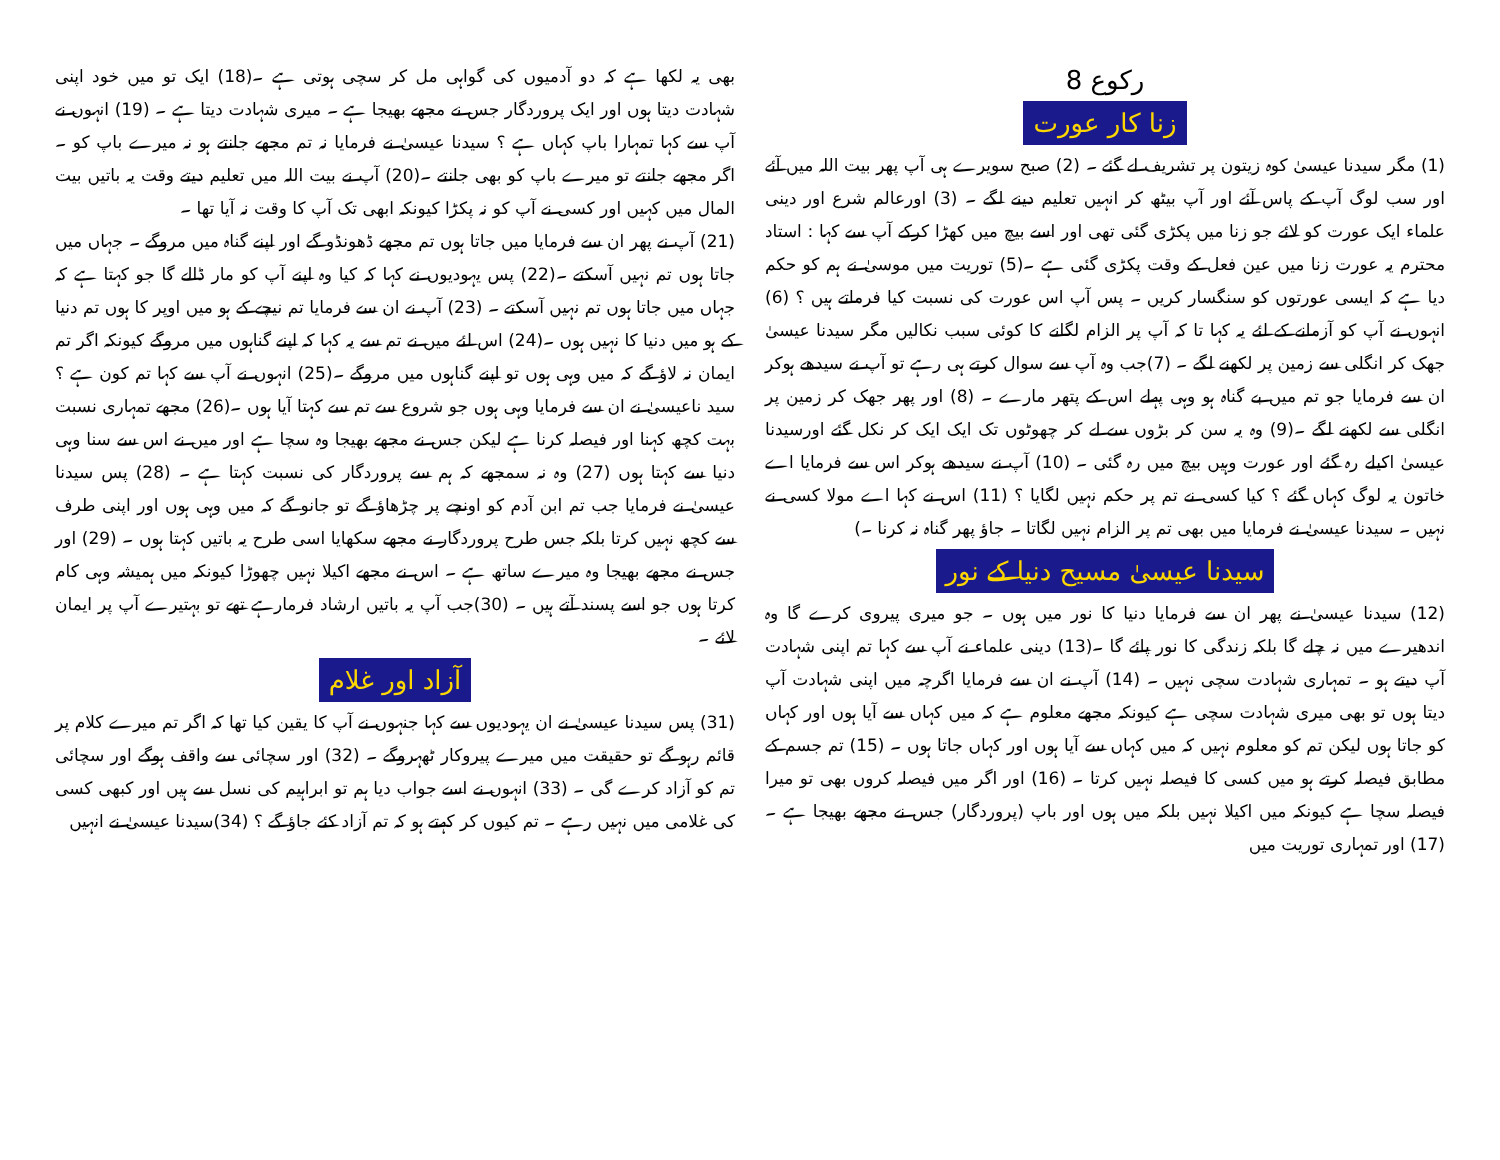رکوع 8
زنا کار عورت
(1) مگر سیدنا عیسیٰ کوہ زیتون پر تشریف لے گئے ۔ (2) صبح سویرے ہی آپ پھر بیت اللہ میں آئے اور سب لوگ آپ کے پاس آئے اور آپ بیٹھ کر انہیں تعلیم دینے لگے ۔ (3) اورعالم شرع اور دینی علماء ایک عورت کو لائے جو زنا میں پکڑی گئی تھی اور اسے بیچ میں کھڑا کرکے آپ سے کہا : استاد محترم یہ عورت زنا میں عین فعل کے وقت پکڑی گئی ہے ۔(5) توریت میں موسیٰ نے ہم کو حکم دیا ہے کہ ایسی عورتوں کو سنگسار کریں ۔ پس آپ اس عورت کی نسبت کیا فرماتے ہیں ؟ (6) انہوں نے آپ کو آزمانے کے لئے یہ کہا تا کہ آپ پر الزام لگانے کا کوئی سبب نکالیں مگر سیدنا عیسیٰ جھک کر انگلی سے زمین پر لکھنے لگے ۔ (7)جب وہ آپ سے سوال کرتے ہی رہے تو آپ نے سیدھے ہوکر ان سے فرمایا جو تم میں بے گناہ ہو وہی پہلے اس کے پتھر مارے ۔ (8) اور پھر جھک کر زمین پر انگلی سے لکھنے لگے ۔(9) وہ یہ سن کر بڑوں سے لے کر چھوٹوں تک ایک ایک کر نکل گئے اورسیدنا عیسیٰ اکیلے رہ گئے اور عورت وہیں بیچ میں رہ گئی ۔ (10) آپ نے سیدھے ہوکر اس سے فرمایا اے خاتون یہ لوگ کہاں گئے ؟ کیا کسی نے تم پر حکم نہیں لگایا ؟ (11) اس نے کہا اے مولا کسی نے نہیں ۔ سیدنا عیسیٰ نے فرمایا میں بھی تم پر الزام نہیں لگاتا ۔ جاؤ پھر گناہ نہ کرنا ۔)
سیدنا عیسیٰ مسیح دنیا کے نور
(12) سیدنا عیسیٰ نے پھر ان سے فرمایا دنیا کا نور میں ہوں ۔ جو میری پیروی کرے گا وہ اندھیرے میں نہ چلے گا بلکہ زندگی کا نور پائے گا ۔(13) دینی علماء نے آپ سے کہا تم اپنی شہادت آپ دیتے ہو ۔ تمہاری شہادت سچی نہیں ۔ (14) آپ نے ان سے فرمایا اگرچہ میں اپنی شہادت آپ دیتا ہوں تو بھی میری شہادت سچی ہے کیونکہ مجھے معلوم ہے کہ میں کہاں سے آیا ہوں اور کہاں کو جاتا ہوں لیکن تم کو معلوم نہیں کہ میں کہاں سے آیا ہوں اور کہاں جاتا ہوں ۔ (15) تم جسم کے مطابق فیصلہ کرتے ہو میں کسی کا فیصلہ نہیں کرتا ۔ (16) اور اگر میں فیصلہ کروں بھی تو میرا فیصلہ سچا ہے کیونکہ میں اکیلا نہیں بلکہ میں ہوں اور باپ (پروردگار) جس نے مجھے بھیجا ہے ۔(17) اور تمہاری توریت میں
بھی یہ لکھا ہے کہ دو آدمیوں کی گواہی مل کر سچی ہوتی ہے ۔(18) ایک تو میں خود اپنی شہادت دیتا ہوں اور ایک پروردگار جس نے مجھے بھیجا ہے ۔ میری شہادت دیتا ہے ۔ (19) انہوں نے آپ سے کہا تمہارا باپ کہاں ہے ؟ سیدنا عیسیٰ نے فرمایا نہ تم مجھے جانتے ہو نہ میرے باپ کو ۔ اگر مجھے جانتے تو میرے باپ کو بھی جانتے ۔(20) آپ نے بیت اللہ میں تعلیم دیتے وقت یہ باتیں بیت المال میں کہیں اور کسی نے آپ کو نہ پکڑا کیونکہ ابھی تک آپ کا وقت نہ آیا تھا ۔
(21) آپ نے پھر ان سے فرمایا میں جاتا ہوں تم مجھے ڈھونڈو گے اور اپنے گناہ میں مروگے ۔ جہاں میں جاتا ہوں تم نہیں آسکتے ۔(22) پس یہودیوں نے کہا کہ کیا وہ اپنے آپ کو مار ڈالے گا جو کہتا ہے کہ جہاں میں جاتا ہوں تم نہیں آسکتے ۔ (23) آپ نے ان سے فرمایا تم نیچے کے ہو میں اوپر کا ہوں تم دنیا کے ہو میں دنیا کا نہیں ہوں ۔(24) اس لئے میں نے تم سے یہ کہا کہ اپنے گناہوں میں مروگے کیونکہ اگر تم ایمان نہ لاؤ گے کہ میں وہی ہوں تو اپنے گناہوں میں مروگے ۔(25) انہوں نے آپ سے کہا تم کون ہے ؟ سید ناعیسیٰ نے ان سے فرمایا وہی ہوں جو شروع سے تم سے کہتا آیا ہوں ۔(26) مجھے تمہاری نسبت بہت کچھ کہنا اور فیصلہ کرنا ہے لیکن جس نے مجھے بھیجا وہ سچا ہے اور میں نے اس سے سنا وہی دنیا سے کہتا ہوں (27) وہ نہ سمجھے کہ ہم سے پروردگار کی نسبت کہتا ہے ۔ (28) پس سیدنا عیسیٰ نے فرمایا جب تم ابن آدم کو اونچے پر چڑھاؤ گے تو جانو گے کہ میں وہی ہوں اور اپنی طرف سے کچھ نہیں کرتا بلکہ جس طرح پروردگار نے مجھے سکھایا اسی طرح یہ باتیں کہتا ہوں ۔ (29) اور جس نے مجھے بھیجا وہ میرے ساتھ ہے ۔ اس نے مجھے اکیلا نہیں چھوڑا کیونکہ میں ہمیشہ وہی کام کرتا ہوں جو اسے پسند آتے ہیں ۔ (30)جب آپ یہ باتیں ارشاد فرمارہے تھے تو بہتیرے آپ پر ایمان لائے ۔
آزاد اور غلام
(31) پس سیدنا عیسیٰ نے ان یہودیوں سے کہا جنہوں نے آپ کا یقین کیا تھا کہ اگر تم میرے کلام پر قائم رہو گے تو حقیقت میں میرے پیروکار ٹھہروگے ۔ (32) اور سچائی سے واقف ہوگے اور سچائی تم کو آزاد کرے گی ۔ (33) انہوں نے اسے جواب دیا ہم تو ابراہیم کی نسل سے ہیں اور کبھی کسی کی غلامی میں نہیں رہے ۔ تم کیوں کر کہتے ہو کہ تم آزاد کئے جاؤ گے ؟ (34)سیدنا عیسیٰ نے انہیں